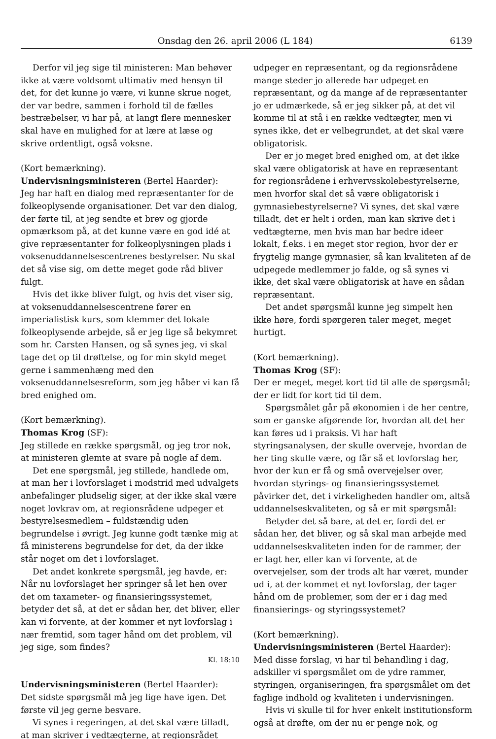Onsdag den 26. april 2006 (L 184) 6139
Derfor vil jeg sige til ministeren: Man behøver ikke at være voldsomt ultimativ med hensyn til det, for det kunne jo være, vi kunne skrue noget, der var bedre, sammen i forhold til de fælles bestræbelser, vi har på, at langt flere mennesker skal have en mulighed for at lære at læse og skrive ordentligt, også voksne.
(Kort bemærkning).
Undervisningsministeren (Bertel Haarder):
Jeg har haft en dialog med repræsentanter for de folkeoplysende organisationer. Det var den dialog, der førte til, at jeg sendte et brev og gjorde opmærksom på, at det kunne være en god idé at give repræsentanter for folkeoplysningen plads i voksenuddannelsescentrenes bestyrelser. Nu skal det så vise sig, om dette meget gode råd bliver fulgt.
Hvis det ikke bliver fulgt, og hvis det viser sig, at voksenuddannelsescentrene fører en imperialistisk kurs, som klemmer det lokale folkeoplysende arbejde, så er jeg lige så bekymret som hr. Carsten Hansen, og så synes jeg, vi skal tage det op til drøftelse, og for min skyld meget gerne i sammenhæng med den voksenuddannelsesreform, som jeg håber vi kan få bred enighed om.
(Kort bemærkning).
Thomas Krog (SF):
Jeg stillede en række spørgsmål, og jeg tror nok, at ministeren glemte at svare på nogle af dem.
Det ene spørgsmål, jeg stillede, handlede om, at man her i lovforslaget i modstrid med udvalgets anbefalinger pludselig siger, at der ikke skal være noget lovkrav om, at regionsrådene udpeger et bestyrelsesmedlem – fuldstændig uden begrundelse i øvrigt. Jeg kunne godt tænke mig at få ministerens begrundelse for det, da der ikke står noget om det i lovforslaget.
Det andet konkrete spørgsmål, jeg havde, er: Når nu lovforslaget her springer så let hen over det om taxameter- og finansieringssystemet, betyder det så, at det er sådan her, det bliver, eller kan vi forvente, at der kommer et nyt lovforslag i nær fremtid, som tager hånd om det problem, vil jeg sige, som findes?
Kl. 18:10
Undervisningsministeren (Bertel Haarder):
Det sidste spørgsmål må jeg lige have igen. Det første vil jeg gerne besvare.
Vi synes i regeringen, at det skal være tilladt, at man skriver i vedtægterne, at regionsrådet
udpeger en repræsentant, og da regionsrådene mange steder jo allerede har udpeget en repræsentant, og da mange af de repræsentanter jo er udmærkede, så er jeg sikker på, at det vil komme til at stå i en række vedtægter, men vi synes ikke, det er velbegrundet, at det skal være obligatorisk.
Der er jo meget bred enighed om, at det ikke skal være obligatorisk at have en repræsentant for regionsrådene i erhvervsskolebestyrelserne, men hvorfor skal det så være obligatorisk i gymnasiebestyrelserne? Vi synes, det skal være tilladt, det er helt i orden, man kan skrive det i vedtægterne, men hvis man har bedre ideer lokalt, f.eks. i en meget stor region, hvor der er frygtelig mange gymnasier, så kan kvaliteten af de udpegede medlemmer jo falde, og så synes vi ikke, det skal være obligatorisk at have en sådan repræsentant.
Det andet spørgsmål kunne jeg simpelt hen ikke høre, fordi spørgeren taler meget, meget hurtigt.
(Kort bemærkning).
Thomas Krog (SF):
Der er meget, meget kort tid til alle de spørgsmål; der er lidt for kort tid til dem.
Spørgsmålet går på økonomien i de her centre, som er ganske afgørende for, hvordan alt det her kan føres ud i praksis. Vi har haft styringsanalysen, der skulle overveje, hvordan de her ting skulle være, og får så et lovforslag her, hvor der kun er få og små overvejelser over, hvordan styrings- og finansieringssystemet påvirker det, det i virkeligheden handler om, altså uddannelseskvaliteten, og så er mit spørgsmål:
Betyder det så bare, at det er, fordi det er sådan her, det bliver, og så skal man arbejde med uddannelseskvaliteten inden for de rammer, der er lagt her, eller kan vi forvente, at de overvejelser, som der trods alt har været, munder ud i, at der kommet et nyt lovforslag, der tager hånd om de problemer, som der er i dag med finansierings- og styringssystemet?
(Kort bemærkning).
Undervisningsministeren (Bertel Haarder):
Med disse forslag, vi har til behandling i dag, adskiller vi spørgsmålet om de ydre rammer, styringen, organiseringen, fra spørgsmålet om det faglige indhold og kvaliteten i undervisningen.
Hvis vi skulle til for hver enkelt institutionsform også at drøfte, om der nu er penge nok, og